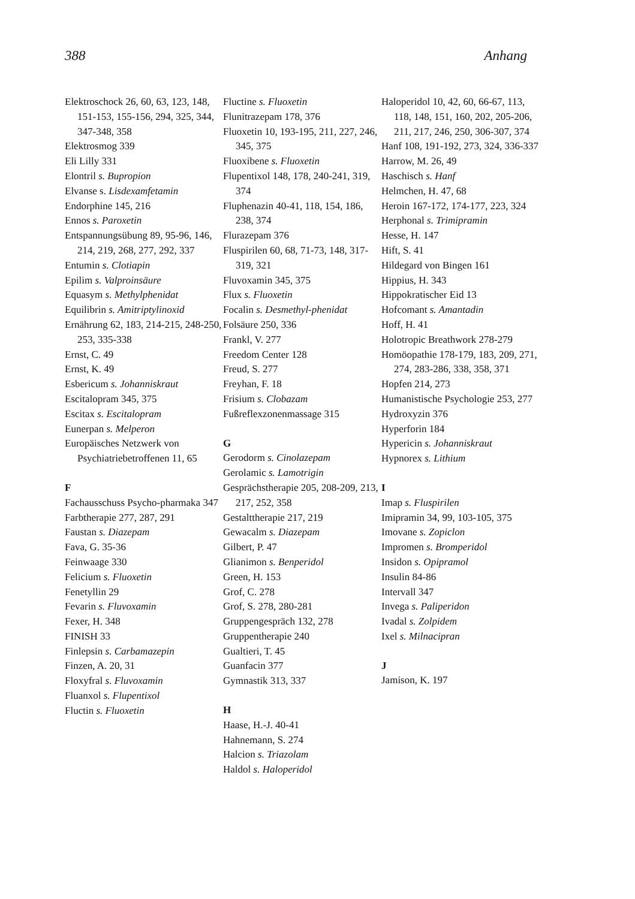388 Anhang
Elektroschock 26, 60, 63, 123, 148, 151-153, 155-156, 294, 325, 344, 347-348, 358
Elektrosmog 339
Eli Lilly 331
Elontril s. Bupropion
Elvanse s. Lisdexamfetamin
Endorphine 145, 216
Ennos s. Paroxetin
Entspannungsübung 89, 95-96, 146, 214, 219, 268, 277, 292, 337
Entumin s. Clotiapin
Epilim s. Valproinsäure
Equasym s. Methylphenidat
Equilibrin s. Amitriptylinoxid
Ernährung 62, 183, 214-215, 248-250, 253, 335-338
Ernst, C. 49
Ernst, K. 49
Esbericum s. Johanniskraut
Escitalopram 345, 375
Escitax s. Escitalopram
Eunerpan s. Melperon
Europäisches Netzwerk von Psychiatriebetroffenen 11, 65
F
Fachausschuss Psycho-pharmaka 347
Farbtherapie 277, 287, 291
Faustan s. Diazepam
Fava, G. 35-36
Feinwaage 330
Felicium s. Fluoxetin
Fenetyllin 29
Fevarin s. Fluvoxamin
Fexer, H. 348
FINISH 33
Finlepsin s. Carbamazepin
Finzen, A. 20, 31
Floxyfral s. Fluvoxamin
Fluanxol s. Flupentixol
Fluctin s. Fluoxetin
Fluctine s. Fluoxetin
Flunitrazepam 178, 376
Fluoxetin 10, 193-195, 211, 227, 246, 345, 375
Fluoxibene s. Fluoxetin
Flupentixol 148, 178, 240-241, 319, 374
Fluphenazin 40-41, 118, 154, 186, 238, 374
Flurazepam 376
Fluspirilen 60, 68, 71-73, 148, 317-319, 321
Fluvoxamin 345, 375
Flux s. Fluoxetin
Focalin s. Desmethyl-phenidat
Folsäure 250, 336
Frankl, V. 277
Freedom Center 128
Freud, S. 277
Freyhan, F. 18
Frisium s. Clobazam
Fußreflexzonenmassage 315
G
Gerodorm s. Cinolazepam
Gerolamic s. Lamotrigin
Gesprächstherapie 205, 208-209, 213, 217, 252, 358
Gestalttherapie 217, 219
Gewacalm s. Diazepam
Gilbert, P. 47
Glianimon s. Benperidol
Green, H. 153
Grof, C. 278
Grof, S. 278, 280-281
Gruppengespräch 132, 278
Gruppentherapie 240
Gualtieri, T. 45
Guanfacin 377
Gymnastik 313, 337
H
Haase, H.-J. 40-41
Hahnemann, S. 274
Halcion s. Triazolam
Haldol s. Haloperidol
Haloperidol 10, 42, 60, 66-67, 113, 118, 148, 151, 160, 202, 205-206, 211, 217, 246, 250, 306-307, 374
Hanf 108, 191-192, 273, 324, 336-337
Harrow, M. 26, 49
Haschisch s. Hanf
Helmchen, H. 47, 68
Heroin 167-172, 174-177, 223, 324
Herphonal s. Trimipramin
Hesse, H. 147
Hift, S. 41
Hildegard von Bingen 161
Hippius, H. 343
Hippokratischer Eid 13
Hofcomant s. Amantadin
Hoff, H. 41
Holotropic Breathwork 278-279
Homöopathie 178-179, 183, 209, 271, 274, 283-286, 338, 358, 371
Hopfen 214, 273
Humanistische Psychologie 253, 277
Hydroxyzin 376
Hyperforin 184
Hypericin s. Johanniskraut
Hypnorex s. Lithium
I
Imap s. Fluspirilen
Imipramin 34, 99, 103-105, 375
Imovane s. Zopiclon
Impromen s. Bromperidol
Insidon s. Opipramol
Insulin 84-86
Intervall 347
Invega s. Paliperidon
Ivadal s. Zolpidem
Ixel s. Milnacipran
J
Jamison, K. 197